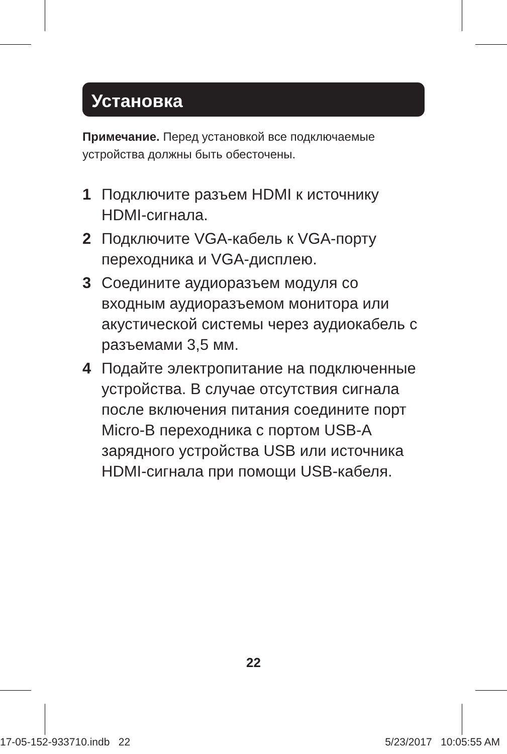Установка
Примечание. Перед установкой все подключаемые устройства должны быть обесточены.
1 Подключите разъем HDMI к источнику HDMI-сигнала.
2 Подключите VGA-кабель к VGA-порту переходника и VGA-дисплею.
3 Соедините аудиоразъем модуля со входным аудиоразъемом монитора или акустической системы через аудиокабель с разъемами 3,5 мм.
4 Подайте электропитание на подключенные устройства. В случае отсутствия сигнала после включения питания соедините порт Micro-B переходника с портом USB-A зарядного устройства USB или источника HDMI-сигнала при помощи USB-кабеля.
22
17-05-152-933710.indb 22 5/23/2017 10:05:55 AM